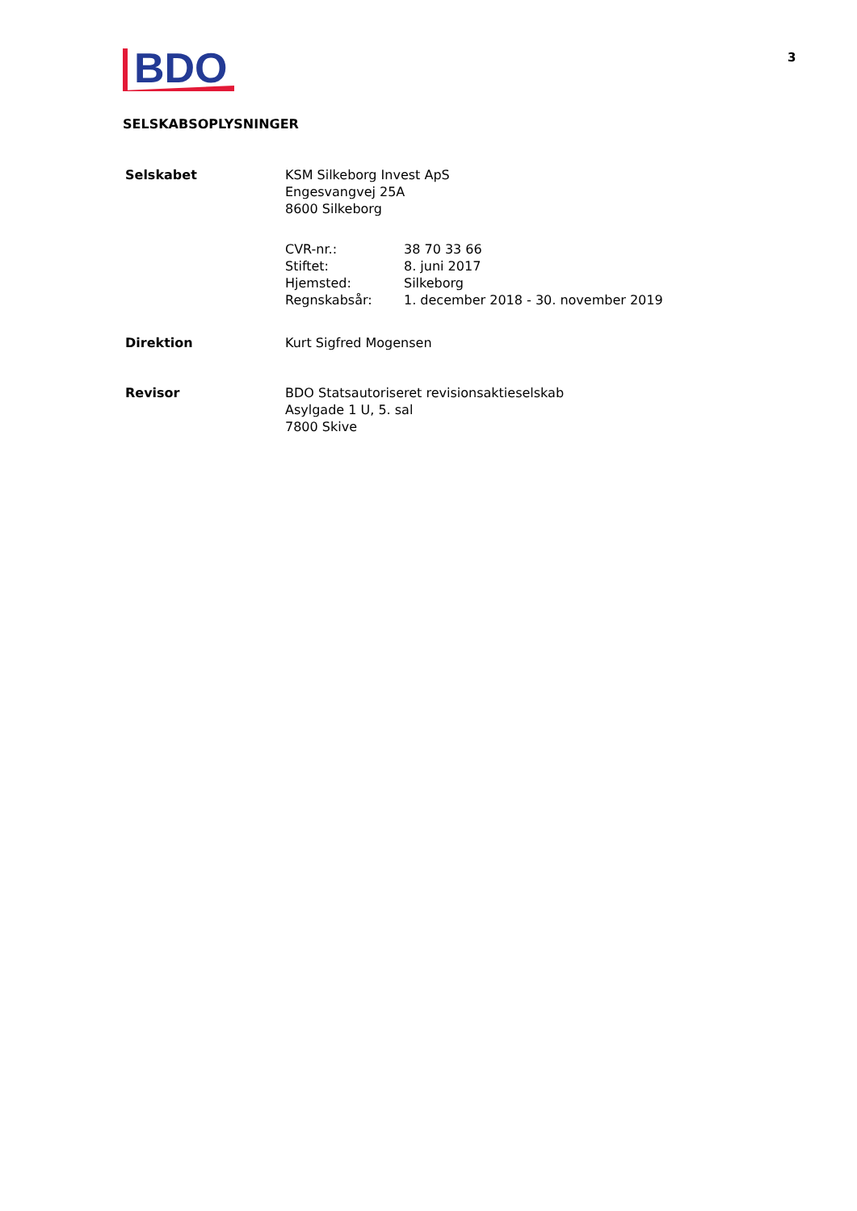BDO
3
SELSKABSOPLYSNINGER
Selskabet KSM Silkeborg Invest ApS
Engesvangvej 25A
8600 Silkeborg
| CVR-nr.: | 38 70 33 66 |
| Stiftet: | 8. juni 2017 |
| Hjemsted: | Silkeborg |
| Regnskabsår: | 1. december 2018 - 30. november 2019 |
Direktion Kurt Sigfred Mogensen
Revisor BDO Statsautoriseret revisionsaktieselskab
Asylgade 1 U, 5. sal
7800 Skive